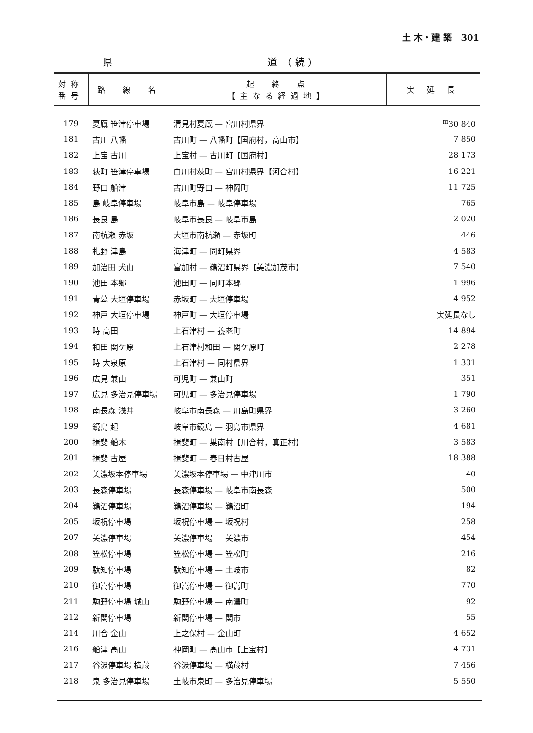土 木・建 築　301
県 道　（ 続 ）
| 対称 番号 | 路 線 名 | 起 終 点 【主なる経過地】 | 実 延 長 |
| --- | --- | --- | --- |
| 179 | 夏厩 笹津停車場 | 清見村夏厩 — 宮川村県界 | <sup>m</sup> 30 840 |
| 181 | 古川 八幡 | 古川町 — 八幡町【国府村，高山市】 | 7 850 |
| 182 | 上宝 古川 | 上宝村 — 古川町【国府村】 | 28 173 |
| 183 | 荻町 笹津停車場 | 白川村荻町 — 宮川村県界【河合村】 | 16 221 |
| 184 | 野口 船津 | 古川町野口 — 神岡町 | 11 725 |
| 185 | 島 岐阜停車場 | 岐阜市島 — 岐阜停車場 | 765 |
| 186 | 長良 島 | 岐阜市長良 — 岐阜市島 | 2 020 |
| 187 | 南杭瀬 赤坂 | 大垣市南杭瀬 — 赤坂町 | 446 |
| 188 | 札野 津島 | 海津町 — 同町県界 | 4 583 |
| 189 | 加治田 犬山 | 富加村 — 鵜沼町県界【美濃加茂市】 | 7 540 |
| 190 | 池田 本郷 | 池田町 — 同町本郷 | 1 996 |
| 191 | 青墓 大垣停車場 | 赤坂町 — 大垣停車場 | 4 952 |
| 192 | 神戸 大垣停車場 | 神戸町 — 大垣停車場 | 実延長なし |
| 193 | 時 高田 | 上石津村 — 養老町 | 14 894 |
| 194 | 和田 関ケ原 | 上石津村和田 — 関ケ原町 | 2 278 |
| 195 | 時 大泉原 | 上石津村 — 同村県界 | 1 331 |
| 196 | 広見 兼山 | 可児町 — 兼山町 | 351 |
| 197 | 広見 多治見停車場 | 可児町 — 多治見停車場 | 1 790 |
| 198 | 南長森 浅井 | 岐阜市南長森 — 川島町県界 | 3 260 |
| 199 | 鏡島 起 | 岐阜市鏡島 — 羽島市県界 | 4 681 |
| 200 | 揖斐 船木 | 揖斐町 — 巣南村【川合村，真正村】 | 3 583 |
| 201 | 揖斐 古屋 | 揖斐町 — 春日村古屋 | 18 388 |
| 202 | 美濃坂本停車場 | 美濃坂本停車場 — 中津川市 | 40 |
| 203 | 長森停車場 | 長森停車場 — 岐阜市南長森 | 500 |
| 204 | 鵜沼停車場 | 鵜沼停車場 — 鵜沼町 | 194 |
| 205 | 坂祝停車場 | 坂祝停車場 — 坂祝村 | 258 |
| 207 | 美濃停車場 | 美濃停車場 — 美濃市 | 454 |
| 208 | 笠松停車場 | 笠松停車場 — 笠松町 | 216 |
| 209 | 駄知停車場 | 駄知停車場 — 土岐市 | 82 |
| 210 | 御嵩停車場 | 御嵩停車場 — 御嵩町 | 770 |
| 211 | 駒野停車場 城山 | 駒野停車場 — 南濃町 | 92 |
| 212 | 新関停車場 | 新関停車場 — 関市 | 55 |
| 214 | 川合 金山 | 上之保村 — 金山町 | 4 652 |
| 216 | 船津 高山 | 神岡町 — 高山市【上宝村】 | 4 731 |
| 217 | 谷汲停車場 横蔵 | 谷汲停車場 — 横蔵村 | 7 456 |
| 218 | 泉 多治見停車場 | 土岐市泉町 — 多治見停車場 | 5 550 |